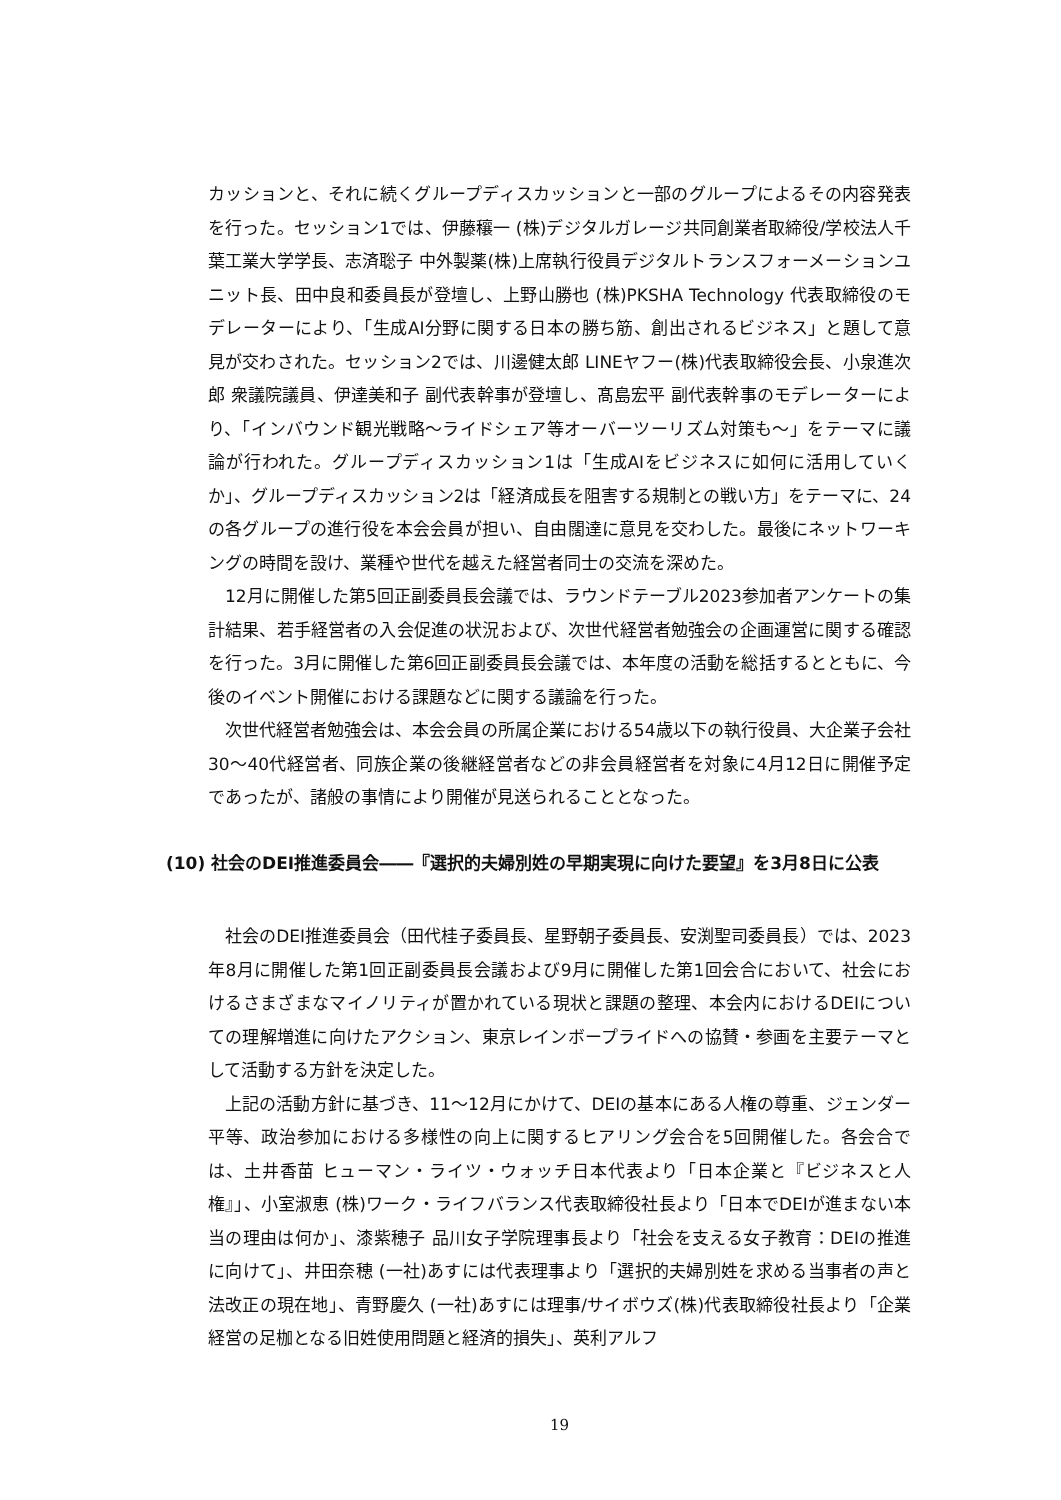カッションと、それに続くグループディスカッションと一部のグループによるその内容発表を行った。セッション1では、伊藤穰一 (株)デジタルガレージ共同創業者取締役/学校法人千葉工業大学学長、志済聡子 中外製薬(株)上席執行役員デジタルトランスフォーメーションユニット長、田中良和委員長が登壇し、上野山勝也 (株)PKSHA Technology 代表取締役のモデレーターにより、「生成AI分野に関する日本の勝ち筋、創出されるビジネス」と題して意見が交わされた。セッション2では、川邊健太郎 LINEヤフー(株)代表取締役会長、小泉進次郎 衆議院議員、伊達美和子 副代表幹事が登壇し、髙島宏平 副代表幹事のモデレーターにより、「インバウンド観光戦略～ライドシェア等オーバーツーリズム対策も～」をテーマに議論が行われた。グループディスカッション1は「生成AIをビジネスに如何に活用していくか」、グループディスカッション2は「経済成長を阻害する規制との戦い方」をテーマに、24の各グループの進行役を本会会員が担い、自由闊達に意見を交わした。最後にネットワーキングの時間を設け、業種や世代を越えた経営者同士の交流を深めた。
12月に開催した第5回正副委員長会議では、ラウンドテーブル2023参加者アンケートの集計結果、若手経営者の入会促進の状況および、次世代経営者勉強会の企画運営に関する確認を行った。3月に開催した第6回正副委員長会議では、本年度の活動を総括するとともに、今後のイベント開催における課題などに関する議論を行った。
次世代経営者勉強会は、本会会員の所属企業における54歳以下の執行役員、大企業子会社30～40代経営者、同族企業の後継経営者などの非会員経営者を対象に4月12日に開催予定であったが、諸般の事情により開催が見送られることとなった。
(10) 社会のDEI推進委員会――『選択的夫婦別姓の早期実現に向けた要望』を3月8日に公表
社会のDEI推進委員会（田代桂子委員長、星野朝子委員長、安渕聖司委員長）では、2023年8月に開催した第1回正副委員長会議および9月に開催した第1回会合において、社会におけるさまざまなマイノリティが置かれている現状と課題の整理、本会内におけるDEIについての理解増進に向けたアクション、東京レインボープライドへの協賛・参画を主要テーマとして活動する方針を決定した。
上記の活動方針に基づき、11～12月にかけて、DEIの基本にある人権の尊重、ジェンダー平等、政治参加における多様性の向上に関するヒアリング会合を5回開催した。各会合では、土井香苗 ヒューマン・ライツ・ウォッチ日本代表より「日本企業と『ビジネスと人権』」、小室淑恵 (株)ワーク・ライフバランス代表取締役社長より「日本でDEIが進まない本当の理由は何か」、漆紫穂子 品川女子学院理事長より「社会を支える女子教育：DEIの推進に向けて」、井田奈穂 (一社)あすには代表理事より「選択的夫婦別姓を求める当事者の声と法改正の現在地」、青野慶久 (一社)あすには理事/サイボウズ(株)代表取締役社長より「企業経営の足枷となる旧姓使用問題と経済的損失」、英利アルフ
19